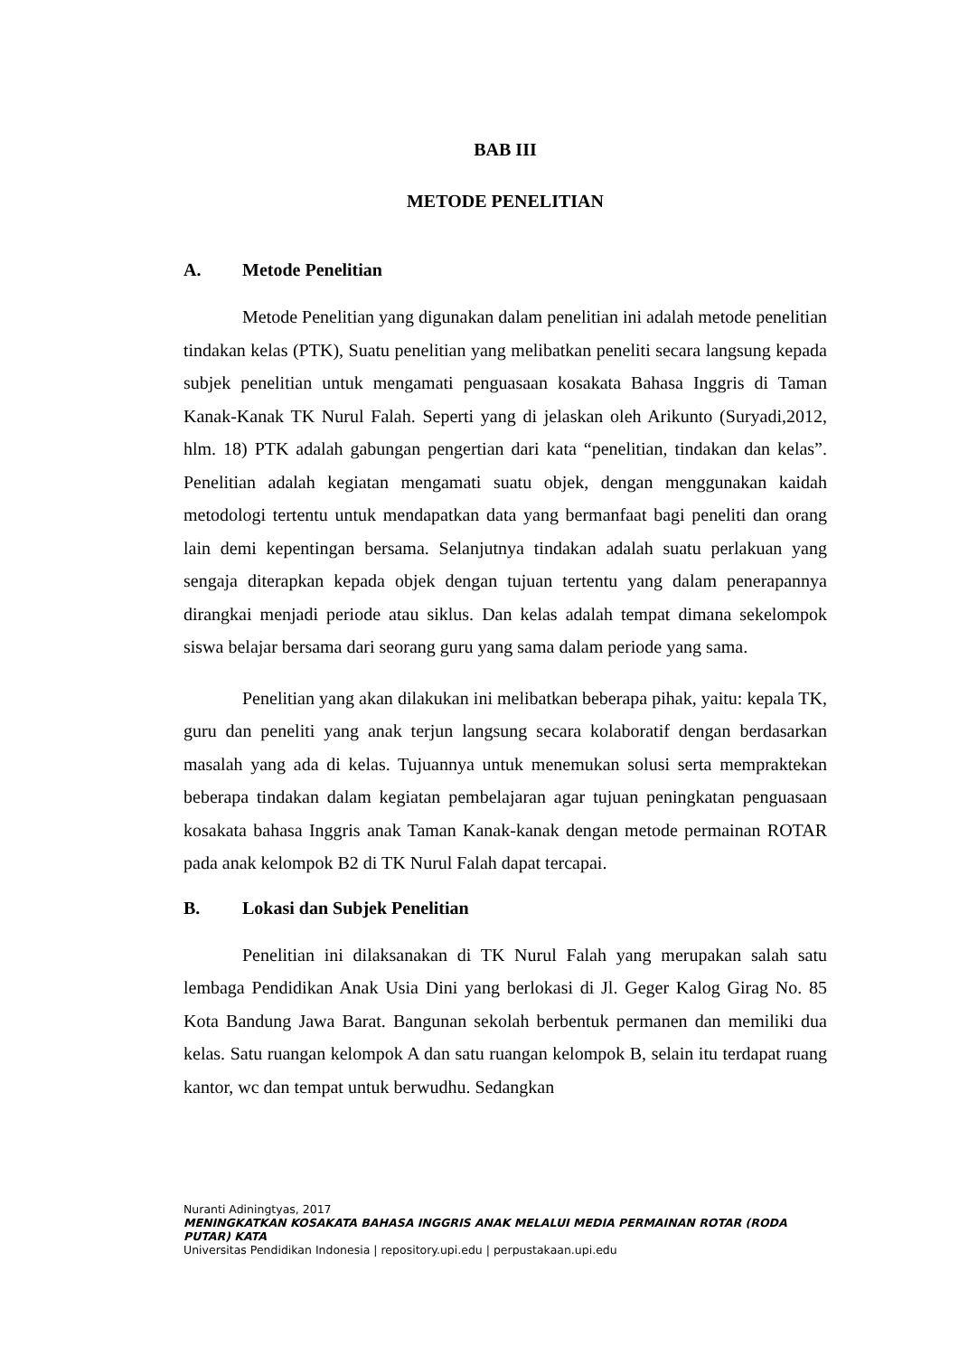BAB III
METODE PENELITIAN
A. Metode Penelitian
Metode Penelitian yang digunakan dalam penelitian ini adalah metode penelitian tindakan kelas (PTK), Suatu penelitian yang melibatkan peneliti secara langsung kepada subjek penelitian untuk mengamati penguasaan kosakata Bahasa Inggris di Taman Kanak-Kanak TK Nurul Falah. Seperti yang di jelaskan oleh Arikunto (Suryadi,2012, hlm. 18) PTK adalah gabungan pengertian dari kata “penelitian, tindakan dan kelas”. Penelitian adalah kegiatan mengamati suatu objek, dengan menggunakan kaidah metodologi tertentu untuk mendapatkan data yang bermanfaat bagi peneliti dan orang lain demi kepentingan bersama. Selanjutnya tindakan adalah suatu perlakuan yang sengaja diterapkan kepada objek dengan tujuan tertentu yang dalam penerapannya dirangkai menjadi periode atau siklus. Dan kelas adalah tempat dimana sekelompok siswa belajar bersama dari seorang guru yang sama dalam periode yang sama.
Penelitian yang akan dilakukan ini melibatkan beberapa pihak, yaitu: kepala TK, guru dan peneliti yang anak terjun langsung secara kolaboratif dengan berdasarkan masalah yang ada di kelas. Tujuannya untuk menemukan solusi serta mempraktekan beberapa tindakan dalam kegiatan pembelajaran agar tujuan peningkatan penguasaan kosakata bahasa Inggris anak Taman Kanak-kanak dengan metode permainan ROTAR pada anak kelompok B2 di TK Nurul Falah dapat tercapai.
B. Lokasi dan Subjek Penelitian
Penelitian ini dilaksanakan di TK Nurul Falah yang merupakan salah satu lembaga Pendidikan Anak Usia Dini yang berlokasi di Jl. Geger Kalog Girag No. 85 Kota Bandung Jawa Barat. Bangunan sekolah berbentuk permanen dan memiliki dua kelas. Satu ruangan kelompok A dan satu ruangan kelompok B, selain itu terdapat ruang kantor, wc dan tempat untuk berwudhu. Sedangkan
Nuranti Adiningtyas, 2017
MENINGKATKAN KOSAKATA BAHASA INGGRIS ANAK MELALUI MEDIA PERMAINAN ROTAR (RODA PUTAR) KATA
Universitas Pendidikan Indonesia | repository.upi.edu | perpustakaan.upi.edu